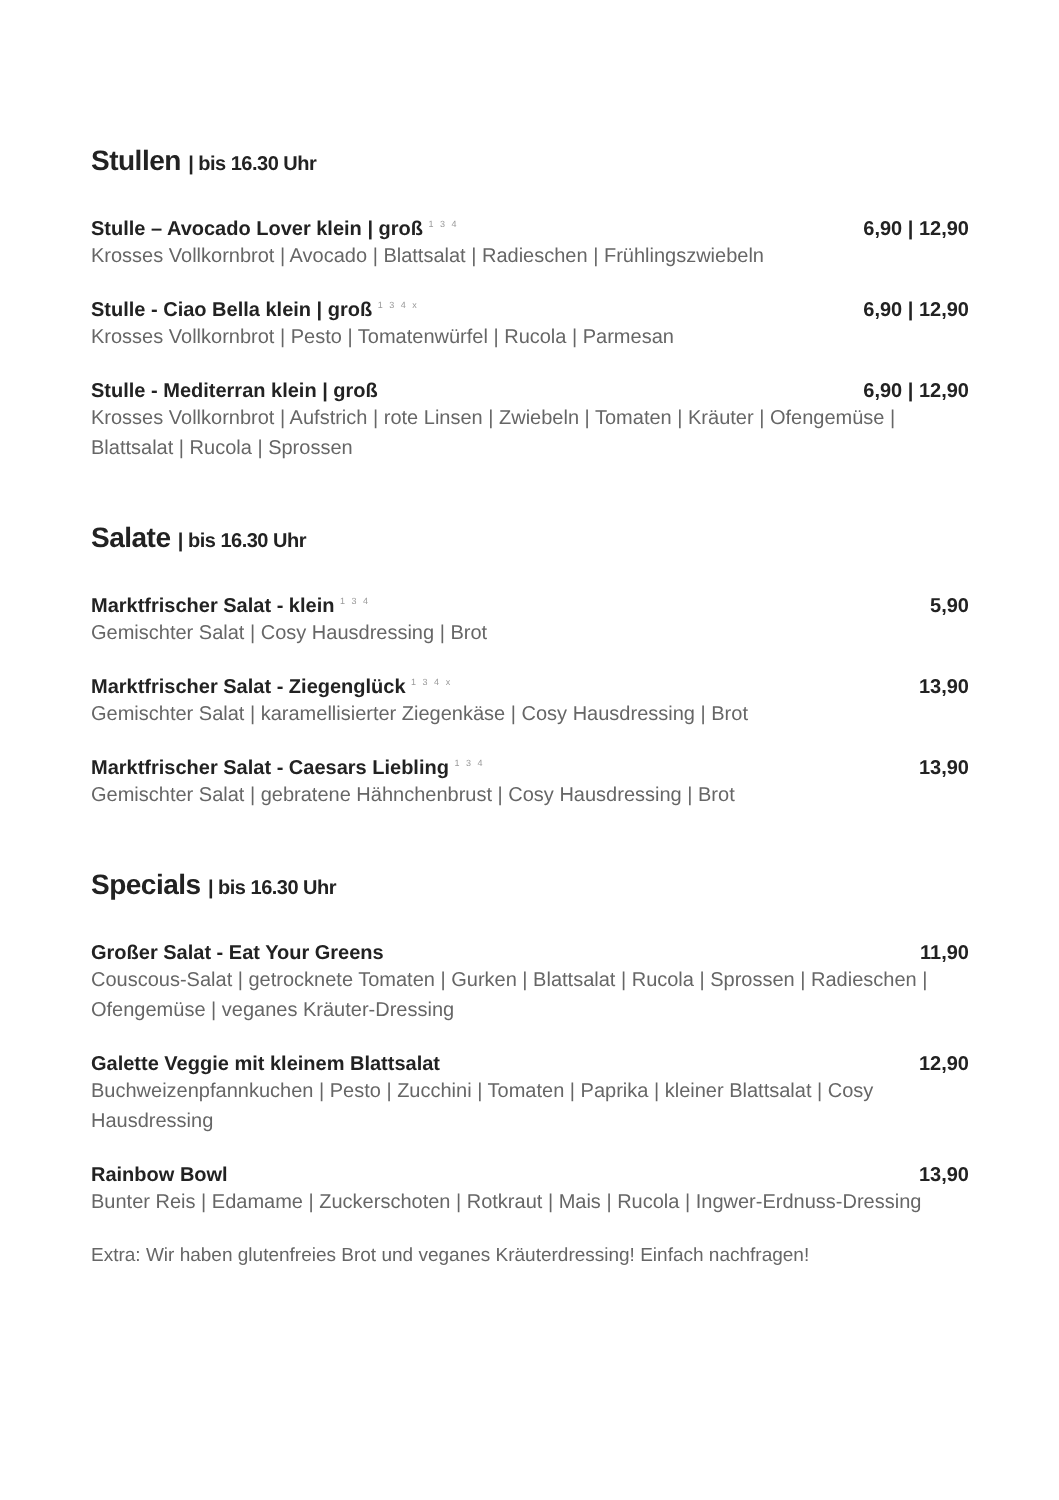Stullen | bis 16.30 Uhr
Stulle – Avocado Lover klein | groß <sup>1 3 4</sup> 6,90 | 12,90
Krosses Vollkornbrot | Avocado | Blattsalat | Radieschen | Frühlingszwiebeln
Stulle - Ciao Bella klein | groß <sup>1 3 4 x</sup> 6,90 | 12,90
Krosses Vollkornbrot | Pesto | Tomatenwürfel | Rucola | Parmesan
Stulle - Mediterran klein | groß 6,90 | 12,90
Krosses Vollkornbrot | Aufstrich | rote Linsen | Zwiebeln | Tomaten | Kräuter | Ofengemüse | Blattsalat | Rucola | Sprossen
Salate | bis 16.30 Uhr
Marktfrischer Salat - klein <sup>1 3 4</sup> 5,90
Gemischter Salat | Cosy Hausdressing | Brot
Marktfrischer Salat - Ziegenglück <sup>1 3 4 x</sup> 13,90
Gemischter Salat | karamellisierter Ziegenkäse | Cosy Hausdressing | Brot
Marktfrischer Salat - Caesars Liebling <sup>1 3 4</sup> 13,90
Gemischter Salat | gebratene Hähnchenbrust | Cosy Hausdressing | Brot
Specials | bis 16.30 Uhr
Großer Salat - Eat Your Greens 11,90
Couscous-Salat | getrocknete Tomaten | Gurken | Blattsalat | Rucola | Sprossen | Radieschen | Ofengemüse | veganes Kräuter-Dressing
Galette Veggie mit kleinem Blattsalat 12,90
Buchweizenpfannkuchen | Pesto | Zucchini | Tomaten | Paprika | kleiner Blattsalat | Cosy Hausdressing
Rainbow Bowl 13,90
Bunter Reis | Edamame | Zuckerschoten | Rotkraut | Mais | Rucola | Ingwer-Erdnuss-Dressing
Extra: Wir haben glutenfreies Brot und veganes Kräuterdressing! Einfach nachfragen!